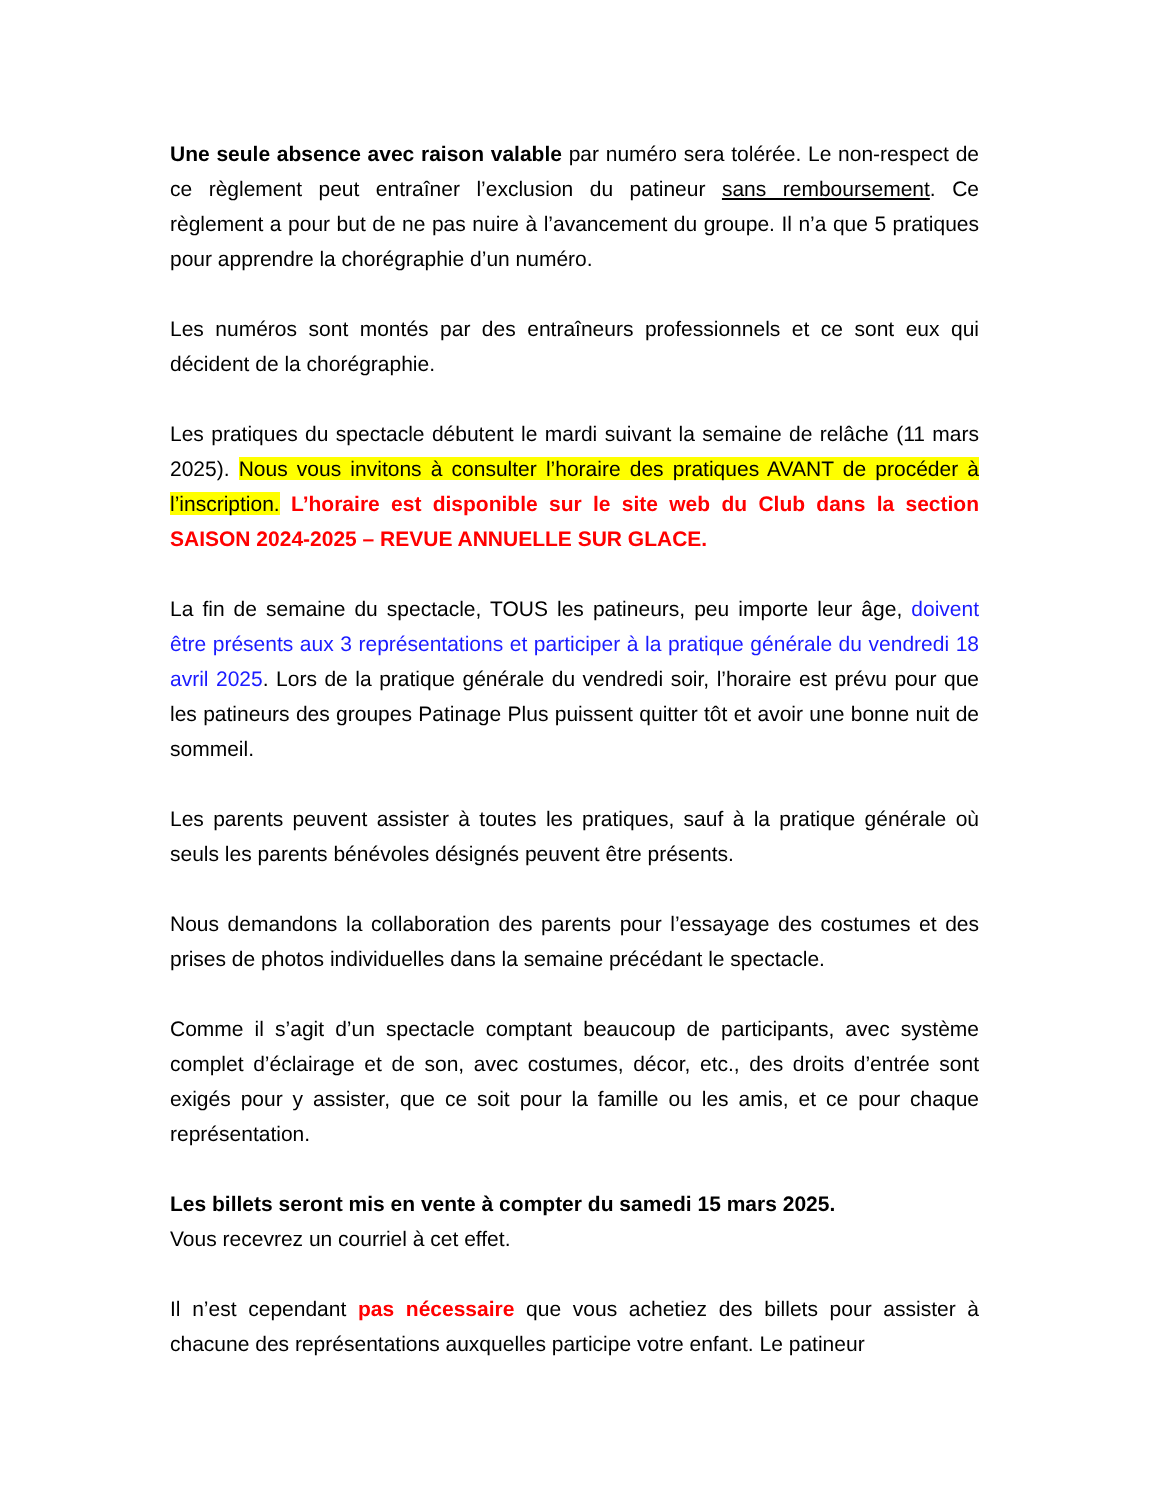Une seule absence avec raison valable par numéro sera tolérée. Le non-respect de ce règlement peut entraîner l’exclusion du patineur sans remboursement. Ce règlement a pour but de ne pas nuire à l’avancement du groupe. Il n’a que 5 pratiques pour apprendre la chorégraphie d’un numéro.
Les numéros sont montés par des entraîneurs professionnels et ce sont eux qui décident de la chorégraphie.
Les pratiques du spectacle débutent le mardi suivant la semaine de relâche (11 mars 2025). Nous vous invitons à consulter l’horaire des pratiques AVANT de procéder à l’inscription. L’horaire est disponible sur le site web du Club dans la section SAISON 2024-2025 – REVUE ANNUELLE SUR GLACE.
La fin de semaine du spectacle, TOUS les patineurs, peu importe leur âge, doivent être présents aux 3 représentations et participer à la pratique générale du vendredi 18 avril 2025. Lors de la pratique générale du vendredi soir, l’horaire est prévu pour que les patineurs des groupes Patinage Plus puissent quitter tôt et avoir une bonne nuit de sommeil.
Les parents peuvent assister à toutes les pratiques, sauf à la pratique générale où seuls les parents bénévoles désignés peuvent être présents.
Nous demandons la collaboration des parents pour l’essayage des costumes et des prises de photos individuelles dans la semaine précédant le spectacle.
Comme il s’agit d’un spectacle comptant beaucoup de participants, avec système complet d’éclairage et de son, avec costumes, décor, etc., des droits d’entrée sont exigés pour y assister, que ce soit pour la famille ou les amis, et ce pour chaque représentation.
Les billets seront mis en vente à compter du samedi 15 mars 2025.
Vous recevrez un courriel à cet effet.
Il n’est cependant pas nécessaire que vous achetiez des billets pour assister à chacune des représentations auxquelles participe votre enfant. Le patineur